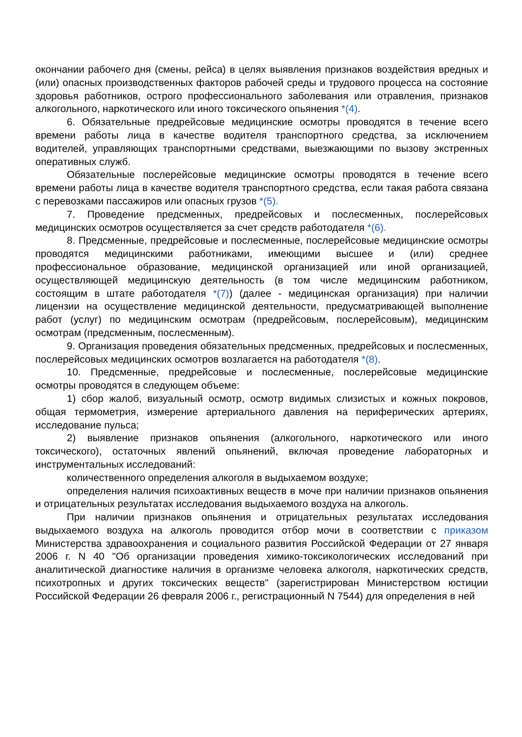окончании рабочего дня (смены, рейса) в целях выявления признаков воздействия вредных и (или) опасных производственных факторов рабочей среды и трудового процесса на состояние здоровья работников, острого профессионального заболевания или отравления, признаков алкогольного, наркотического или иного токсического опьянения *(4).
6. Обязательные предрейсовые медицинские осмотры проводятся в течение всего времени работы лица в качестве водителя транспортного средства, за исключением водителей, управляющих транспортными средствами, выезжающими по вызову экстренных оперативных служб.
Обязательные послерейсовые медицинские осмотры проводятся в течение всего времени работы лица в качестве водителя транспортного средства, если такая работа связана с перевозками пассажиров или опасных грузов *(5).
7. Проведение предсменных, предрейсовых и послесменных, послерейсовых медицинских осмотров осуществляется за счет средств работодателя *(6).
8. Предсменные, предрейсовые и послесменные, послерейсовые медицинские осмотры проводятся медицинскими работниками, имеющими высшее и (или) среднее профессиональное образование, медицинской организацией или иной организацией, осуществляющей медицинскую деятельность (в том числе медицинским работником, состоящим в штате работодателя *(7)) (далее - медицинская организация) при наличии лицензии на осуществление медицинской деятельности, предусматривающей выполнение работ (услуг) по медицинским осмотрам (предрейсовым, послерейсовым), медицинским осмотрам (предсменным, послесменным).
9. Организация проведения обязательных предсменных, предрейсовых и послесменных, послерейсовых медицинских осмотров возлагается на работодателя *(8).
10. Предсменные, предрейсовые и послесменные, послерейсовые медицинские осмотры проводятся в следующем объеме:
1) сбор жалоб, визуальный осмотр, осмотр видимых слизистых и кожных покровов, общая термометрия, измерение артериального давления на периферических артериях, исследование пульса;
2) выявление признаков опьянения (алкогольного, наркотического или иного токсического), остаточных явлений опьянений, включая проведение лабораторных и инструментальных исследований:
количественного определения алкоголя в выдыхаемом воздухе;
определения наличия психоактивных веществ в моче при наличии признаков опьянения и отрицательных результатах исследования выдыхаемого воздуха на алкоголь.
При наличии признаков опьянения и отрицательных результатах исследования выдыхаемого воздуха на алкоголь проводится отбор мочи в соответствии с приказом Министерства здравоохранения и социального развития Российской Федерации от 27 января 2006 г. N 40 "Об организации проведения химико-токсикологических исследований при аналитической диагностике наличия в организме человека алкоголя, наркотических средств, психотропных и других токсических веществ" (зарегистрирован Министерством юстиции Российской Федерации 26 февраля 2006 г., регистрационный N 7544) для определения в ней